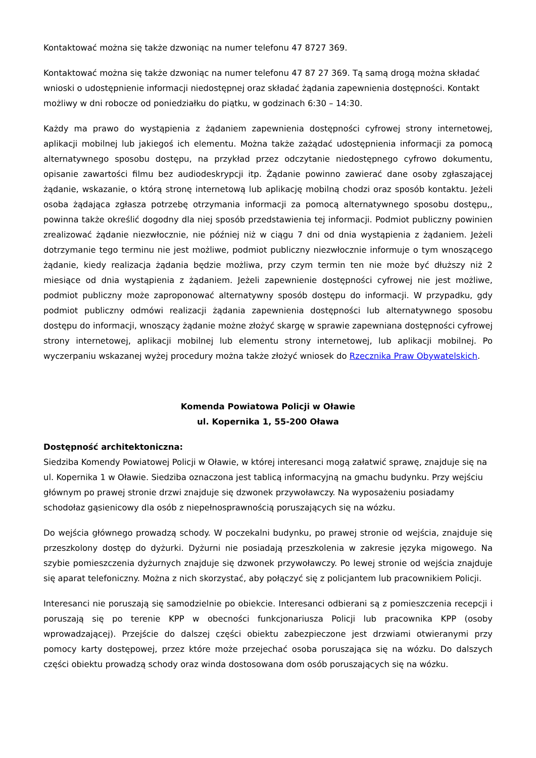Kontaktować można się także dzwoniąc na numer telefonu 47 8727 369.
Kontaktować można się także dzwoniąc na numer telefonu 47 87 27 369. Tą samą drogą można składać wnioski o udostępnienie informacji niedostępnej oraz składać żądania zapewnienia dostępności. Kontakt możliwy w dni robocze od poniedziałku do piątku, w godzinach 6:30 – 14:30.
Każdy ma prawo do wystąpienia z żądaniem zapewnienia dostępności cyfrowej strony internetowej, aplikacji mobilnej lub jakiegoś ich elementu. Można także zażądać udostępnienia informacji za pomocą alternatywnego sposobu dostępu, na przykład przez odczytanie niedostępnego cyfrowo dokumentu, opisanie zawartości filmu bez audiodeskrypcji itp. Żądanie powinno zawierać dane osoby zgłaszającej żądanie, wskazanie, o którą stronę internetową lub aplikację mobilną chodzi oraz sposób kontaktu. Jeżeli osoba żądająca zgłasza potrzebę otrzymania informacji za pomocą alternatywnego sposobu dostępu,, powinna także określić dogodny dla niej sposób przedstawienia tej informacji. Podmiot publiczny powinien zrealizować żądanie niezwłocznie, nie później niż w ciągu 7 dni od dnia wystąpienia z żądaniem. Jeżeli dotrzymanie tego terminu nie jest możliwe, podmiot publiczny niezwłocznie informuje o tym wnoszącego żądanie, kiedy realizacja żądania będzie możliwa, przy czym termin ten nie może być dłuższy niż 2 miesiące od dnia wystąpienia z żądaniem. Jeżeli zapewnienie dostępności cyfrowej nie jest możliwe, podmiot publiczny może zaproponować alternatywny sposób dostępu do informacji. W przypadku, gdy podmiot publiczny odmówi realizacji żądania zapewnienia dostępności lub alternatywnego sposobu dostępu do informacji, wnoszący żądanie możne złożyć skargę w sprawie zapewniana dostępności cyfrowej strony internetowej, aplikacji mobilnej lub elementu strony internetowej, lub aplikacji mobilnej. Po wyczerpaniu wskazanej wyżej procedury można także złożyć wniosek do Rzecznika Praw Obywatelskich.
Komenda Powiatowa Policji w Oławie
ul. Kopernika 1, 55-200 Oława
Dostępność architektoniczna:
Siedziba Komendy Powiatowej Policji w Oławie, w której interesanci mogą załatwić sprawę, znajduje się na ul. Kopernika 1 w Oławie. Siedziba oznaczona jest tablicą informacyjną na gmachu budynku. Przy wejściu głównym po prawej stronie drzwi znajduje się dzwonek przywoławczy. Na wyposażeniu posiadamy schodołaz gąsienicowy dla osób z niepełnosprawnością poruszających się na wózku.
Do wejścia głównego prowadzą schody. W poczekalni budynku, po prawej stronie od wejścia, znajduje się przeszkolony dostęp do dyżurki. Dyżurni nie posiadają przeszkolenia w zakresie języka migowego. Na szybie pomieszczenia dyżurnych znajduje się dzwonek przywoławczy. Po lewej stronie od wejścia znajduje się aparat telefoniczny. Można z nich skorzystać, aby połączyć się z policjantem lub pracownikiem Policji.
Interesanci nie poruszają się samodzielnie po obiekcie. Interesanci odbierani są z pomieszczenia recepcji i poruszają się po terenie KPP w obecności funkcjonariusza Policji lub pracownika KPP (osoby wprowadzającej). Przejście do dalszej części obiektu zabezpieczone jest drzwiami otwieranymi przy pomocy karty dostępowej, przez które może przejechać osoba poruszająca się na wózku. Do dalszych części obiektu prowadzą schody oraz winda dostosowana dom osób poruszających się na wózku.